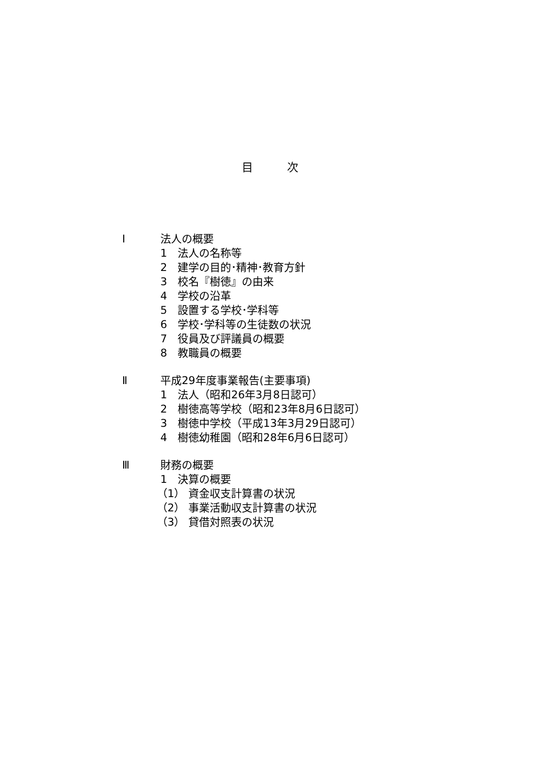目 次
Ⅰ 法人の概要
1　法人の名称等
2　建学の目的･精神･教育方針
3　校名『樹徳』の由来
4　学校の沿革
5　設置する学校･学科等
6　学校･学科等の生徒数の状況
7　役員及び評議員の概要
8　教職員の概要
Ⅱ 平成29年度事業報告(主要事項)
1　法人（昭和26年3月8日認可）
2　樹徳高等学校（昭和23年8月6日認可）
3　樹徳中学校（平成13年3月29日認可）
4　樹徳幼稚園（昭和28年6月6日認可）
Ⅲ 財務の概要
1　決算の概要
（1） 資金収支計算書の状況
（2） 事業活動収支計算書の状況
（3） 貸借対照表の状況